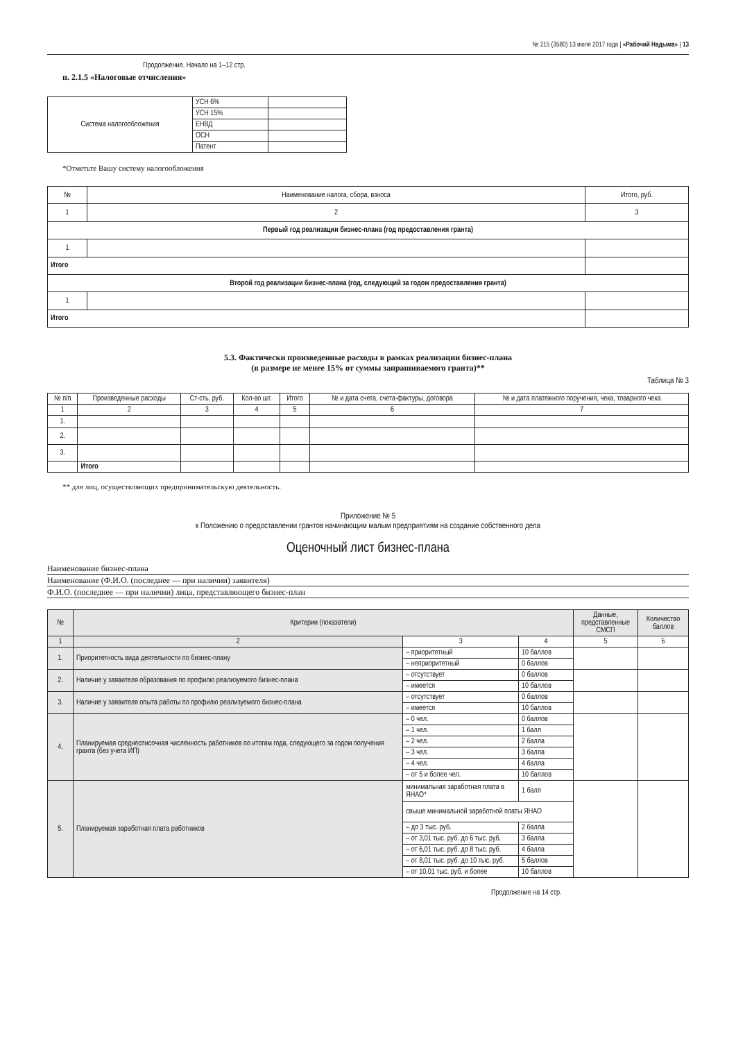№ 215 (3580) 13 июля 2017 года | «Рабочий Надыма» | 13
Продолжение. Начало на 1–12 стр.
п. 2.1.5 «Налоговые отчисления»
| Система налогообложения | УСН 6% | |
| | УСН 15% | |
| | ЕНВД | |
| | ОСН | |
| | Патент | |
*Отметьте Вашу систему налогообложения
| № | Наименование налога, сбора, взноса | Итого, руб. |
| 1 | 2 | 3 |
| Первый год реализации бизнес-плана (год предоставления гранта) | | |
| 1 | | |
| Итого | | |
| Второй год реализации бизнес-плана (год, следующий за годом предоставления гранта) | | |
| 1 | | |
| Итого | | |
5.3. Фактически произведенные расходы в рамках реализации бизнес-плана
(в размере не менее 15% от суммы запрашиваемого гранта)**
Таблица № 3
| № п/п | Произведенные расходы | Ст-сть, руб. | Кол-во шт. | Итого | № и дата счета, счета-фактуры, договора | № и дата платежного поручения, чека, товарного чека |
| 1 | 2 | 3 | 4 | 5 | 6 | 7 |
| 1. | | | | | | |
| 2. | | | | | | |
| 3. | | | | | | |
| | Итого | | | | | |
** для лиц, осуществляющих предпринимательскую деятельность.
Приложение № 5
к Положению о предоставлении грантов начинающим малым предприятиям на создание собственного дела
Оценочный лист бизнес-плана
Наименование бизнес-плана
Наименование (Ф.И.О. (последнее — при наличии) заявителя)
Ф.И.О. (последнее — при наличии) лица, представляющего бизнес-план
| № | Критерии (показатели) | | | Данные, представленные СМСП | Количество баллов |
| 1 | 2 | 3 | 4 | 5 | 6 |
| 1. | Приоритетность вида деятельности по бизнес-плану | – приоритетный | 10 баллов | | |
| | | – неприоритетный | 0 баллов | | |
| 2. | Наличие у заявителя образования по профилю реализуемого бизнес-плана | – отсутствует | 0 баллов | | |
| | | – имеется | 10 баллов | | |
| 3. | Наличие у заявителя опыта работы по профилю реализуемого бизнес-плана | – отсутствует | 0 баллов | | |
| | | – имеется | 10 баллов | | |
| 4. | Планируемая среднесписочная численность работников по итогам года, следующего за годом получения гранта (без учета ИП) | – 0 чел. | 0 баллов | | |
| | | – 1 чел. | 1 балл | | |
| | | – 2 чел. | 2 балла | | |
| | | – 3 чел. | 3 балла | | |
| | | – 4 чел. | 4 балла | | |
| | | – от 5 и более чел. | 10 баллов | | |
| 5. | Планируемая заработная плата работников | минимальная заработная плата в ЯНАО* | 1 балл | | |
| | | свыше минимальной заработной платы ЯНАО | | | |
| | | – до 3 тыс. руб. | 2 балла | | |
| | | – от 3,01 тыс. руб. до 6 тыс. руб. | 3 балла | | |
| | | – от 6,01 тыс. руб. до 8 тыс. руб. | 4 балла | | |
| | | – от 8,01 тыс. руб. до 10 тыс. руб. | 5 баллов | | |
| | | – от 10,01 тыс. руб. и более | 10 баллов | | |
Продолжение на 14 стр.